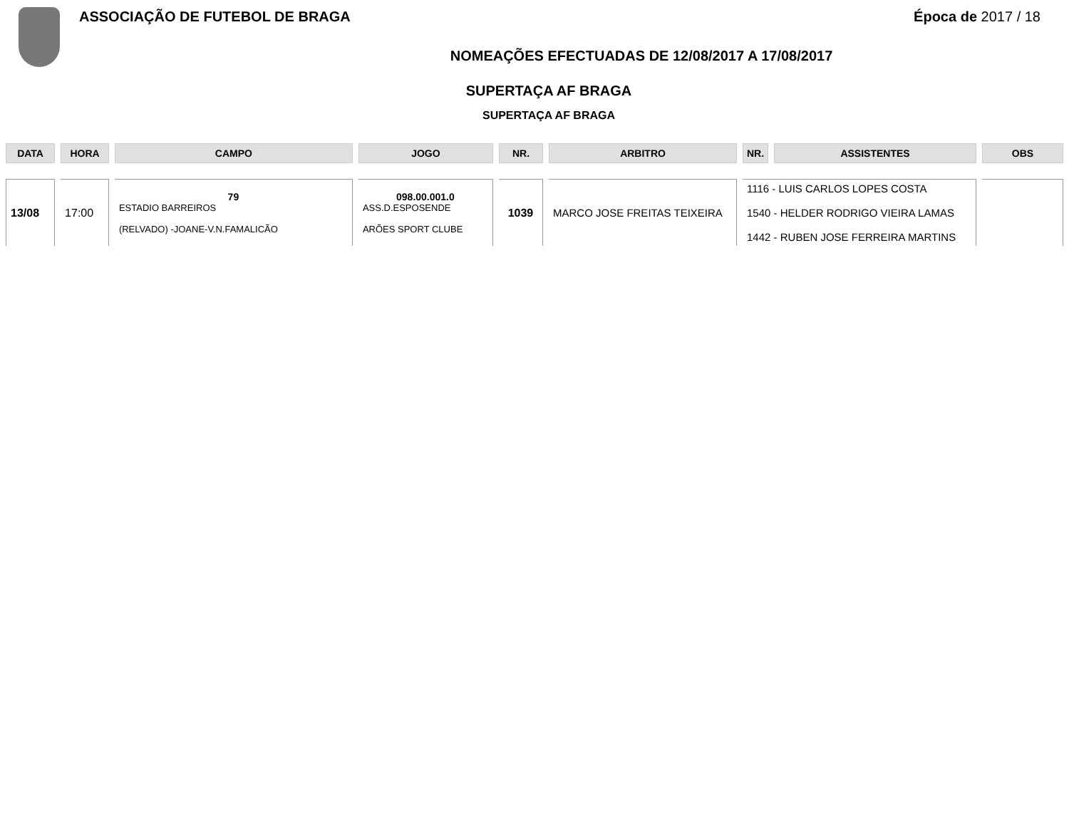ASSOCIAÇÃO DE FUTEBOL DE BRAGA Época de 2017 / 18
NOMEAÇÕES EFECTUADAS DE 12/08/2017 A 17/08/2017
SUPERTAÇA AF BRAGA
SUPERTAÇA AF BRAGA
| DATA | HORA | CAMPO | JOGO | NR. | ARBITRO | NR. | ASSISTENTES | OBS |
| --- | --- | --- | --- | --- | --- | --- | --- | --- |
| 13/08 | 17:00 | 79 ESTADIO BARREIROS (RELVADO) -JOANE-V.N.FAMALICÃO | 098.00.001.0 ASS.D.ESPOSENDE ARÕES SPORT CLUBE | 1039 | MARCO JOSE FREITAS TEIXEIRA | 1116 - LUIS CARLOS LOPES COSTA 1540 - HELDER RODRIGO VIEIRA LAMAS 1442 - RUBEN JOSE FERREIRA MARTINS | | |